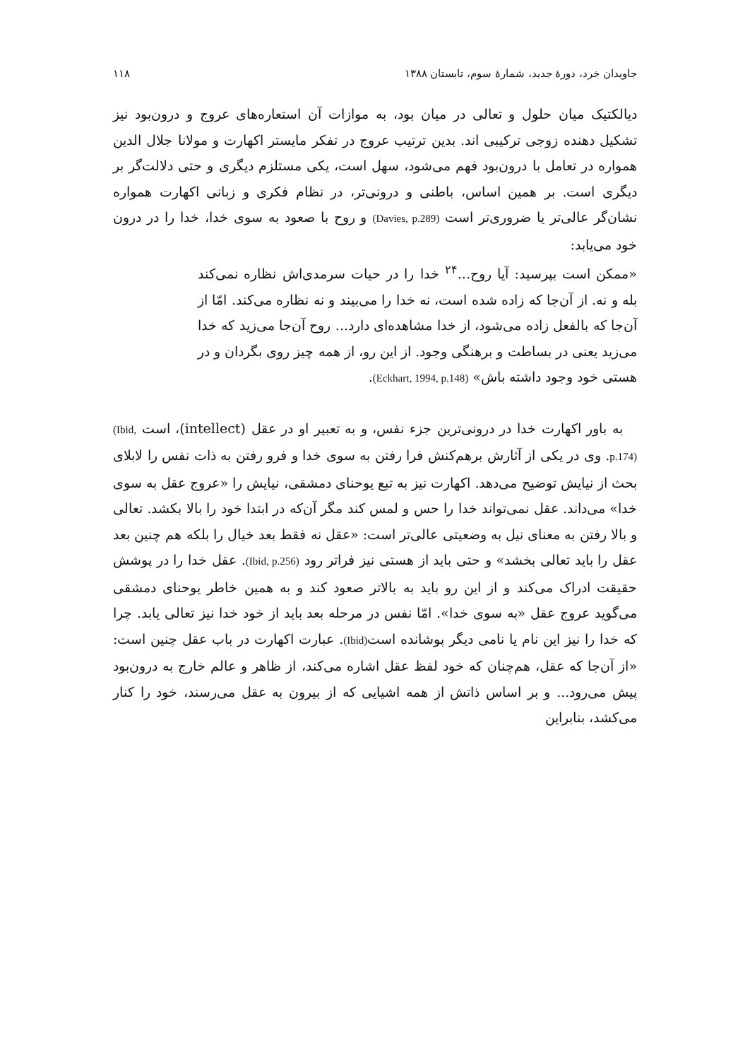جاویدان خرد، دورهٔ جدید، شمارهٔ سوم، تابستان ۱۳۸۸ ۱۱۸
دیالکتیک میان حلول و تعالی در میان بود، به موازات آن استعاره‌های عروج و درون‌بود نیز تشکیل دهنده زوجی ترکیبی اند. بدین ترتیب عروج در تفکر مایستر اکهارت و مولانا جلال الدین همواره در تعامل با درون‌بود فهم می‌شود، سهل است، یکی مستلزم دیگری و حتی دلالت‌گر بر دیگری است. بر همین اساس، باطنی و درونی‌تر، در نظام فکری و زبانی اکهارت همواره نشان‌گر عالی‌تر یا ضروری‌تر است (Davies, p.289) و روح با صعود به سوی خدا، خدا را در درون خود می‌یابد:
«ممکن است بپرسید: آیا روح...<sup>۲۴</sup> خدا را در حیات سرمدی‌اش نظاره نمی‌کند بله و نه. از آن‌جا که زاده شده است، نه خدا را می‌بیند و نه نظاره می‌کند. امّا از آن‌جا که بالفعل زاده می‌شود، از خدا مشاهده‌ای دارد... روح آن‌جا می‌زید که خدا می‌زید یعنی در بساطت و برهنگی وجود. از این رو، از همه چیز روی بگردان و در هستی خود وجود داشته باش» (Eckhart, 1994, p.148).
به باور اکهارت خدا در درونی‌ترین جزء نفس، و به تعبیر او در عقل (intellect)، است (Ibid, p.174). وی در یکی از آثارش برهم‌کنش فرا رفتن به سوی خدا و فرو رفتن به ذات نفس را لابلای بحث از نیایش توضیح می‌دهد. اکهارت نیز به تبع یوحنای دمشقی، نیایش را «عروج عقل به سوی خدا» می‌داند. عقل نمی‌تواند خدا را حس و لمس کند مگر آن‌که در ابتدا خود را بالا بکشد. تعالی و بالا رفتن به معنای نیل به وضعیتی عالی‌تر است: «عقل نه فقط بعد خیال را بلکه هم چنین بعد عقل را باید تعالی بخشد» و حتی باید از هستی نیز فراتر رود (Ibid, p.256). عقل خدا را در پوشش حقیقت ادراک می‌کند و از این رو باید به بالاتر صعود کند و به همین خاطر یوحنای دمشقی می‌گوید عروج عقل «به سوی خدا». امّا نفس در مرحله بعد باید از خود خدا نیز تعالی یابد. چرا که خدا را نیز این نام یا نامی دیگر پوشانده است(Ibid). عبارت اکهارت در باب عقل چنین است: «از آن‌جا که عقل، هم‌چنان که خود لفظ عقل اشاره می‌کند، از ظاهر و عالم خارج به درون‌بود پیش می‌رود... و بر اساس ذاتش از همه اشیایی که از بیرون به عقل می‌رسند، خود را کنار می‌کشد، بنابراین